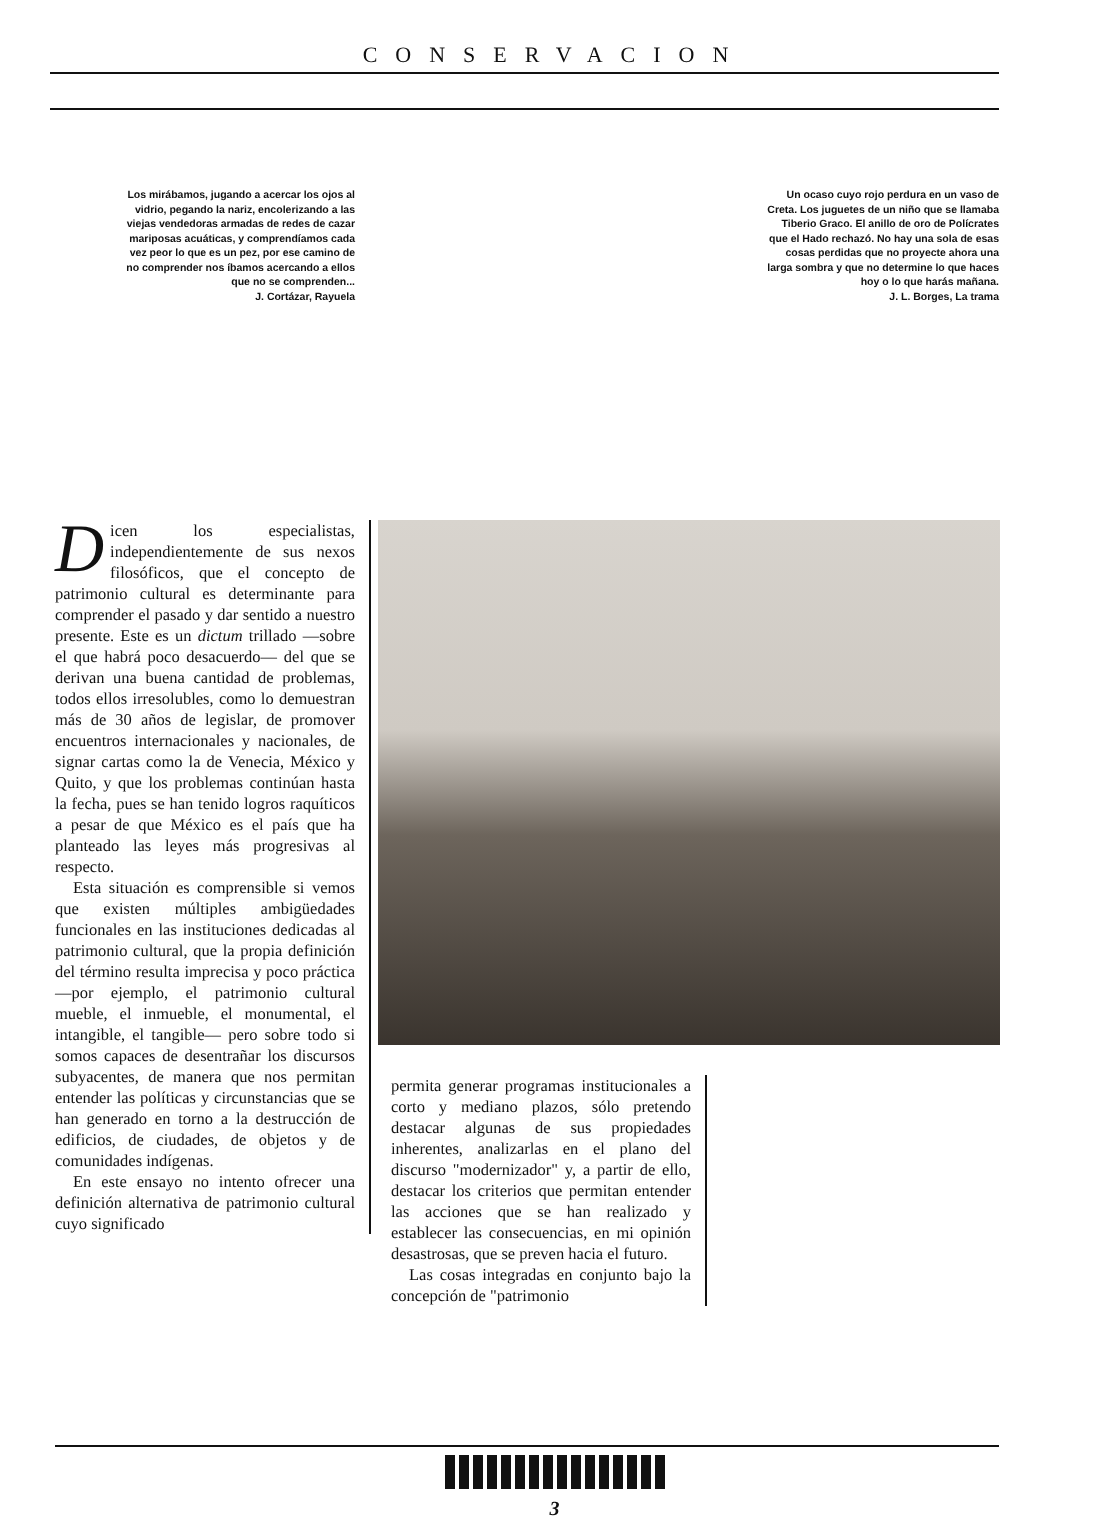CONSERVACION
Los mirábamos, jugando a acercar los ojos al vidrio, pegando la nariz, encolerizando a las viejas vendedoras armadas de redes de cazar mariposas acuáticas, y comprendíamos cada vez peor lo que es un pez, por ese camino de no comprender nos íbamos acercando a ellos que no se comprenden...
J. Cortázar, Rayuela
Un ocaso cuyo rojo perdura en un vaso de Creta. Los juguetes de un niño que se llamaba Tiberio Graco. El anillo de oro de Polícrates que el Hado rechazó. No hay una sola de esas cosas perdidas que no proyecte ahora una larga sombra y que no determine lo que haces hoy o lo que harás mañana.
J. L. Borges, La trama
Dicen los especialistas, independientemente de sus nexos filosóficos, que el concepto de patrimonio cultural es determinante para comprender el pasado y dar sentido a nuestro presente. Este es un dictum trillado —sobre el que habrá poco desacuerdo— del que se derivan una buena cantidad de problemas, todos ellos irresolubles, como lo demuestran más de 30 años de legislar, de promover encuentros internacionales y nacionales, de signar cartas como la de Venecia, México y Quito, y que los problemas continúan hasta la fecha, pues se han tenido logros raquíticos a pesar de que México es el país que ha planteado las leyes más progresivas al respecto.
Esta situación es comprensible si vemos que existen múltiples ambigüedades funcionales en las instituciones dedicadas al patrimonio cultural, que la propia definición del término resulta imprecisa y poco práctica —por ejemplo, el patrimonio cultural mueble, el inmueble, el monumental, el intangible, el tangible— pero sobre todo si somos capaces de desentrañar los discursos subyacentes, de manera que nos permitan entender las políticas y circunstancias que se han generado en torno a la destrucción de edificios, de ciudades, de objetos y de comunidades indígenas.
En este ensayo no intento ofrecer una definición alternativa de patrimonio cultural cuyo significado
permita generar programas institucionales a corto y mediano plazos, sólo pretendo destacar algunas de sus propiedades inherentes, analizarlas en el plano del discurso "modernizador" y, a partir de ello, destacar los criterios que permitan entender las acciones que se han realizado y establecer las consecuencias, en mi opinión desastrosas, que se preven hacia el futuro.
Las cosas integradas en conjunto bajo la concepción de "patrimonio
3